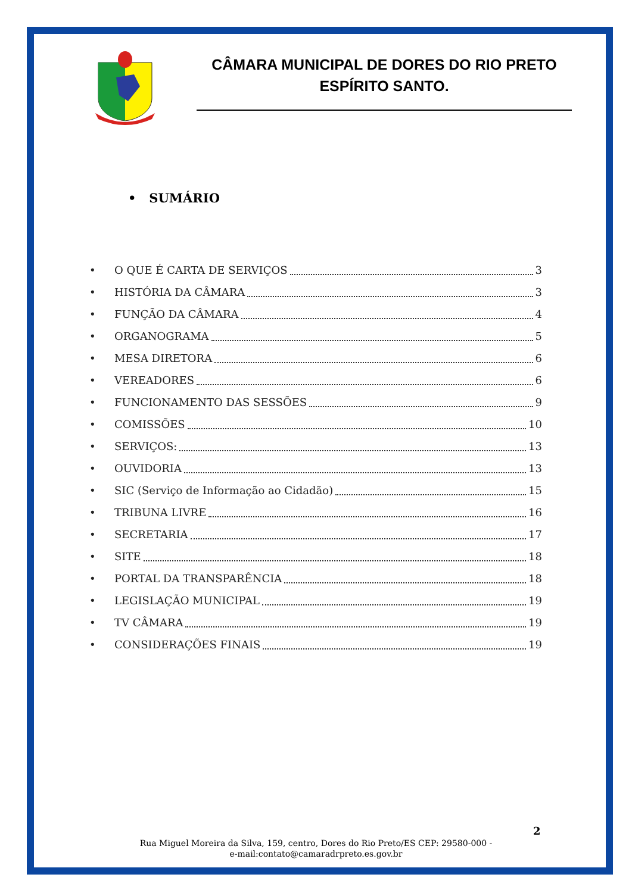CÂMARA MUNICIPAL DE DORES DO RIO PRETO
ESPÍRITO SANTO.
• SUMÁRIO
• O QUE É CARTA DE SERVIÇOS 3
• HISTÓRIA DA CÂMARA 3
• FUNÇÃO DA CÂMARA 4
• ORGANOGRAMA 5
• MESA DIRETORA 6
• VEREADORES 6
• FUNCIONAMENTO DAS SESSÕES 9
• COMISSÕES 10
• SERVIÇOS: 13
• OUVIDORIA 13
• SIC (Serviço de Informação ao Cidadão) 15
• TRIBUNA LIVRE 16
• SECRETARIA 17
• SITE 18
• PORTAL DA TRANSPARÊNCIA 18
• LEGISLAÇÃO MUNICIPAL 19
• TV CÂMARA 19
• CONSIDERAÇÕES FINAIS 19
2
Rua Miguel Moreira da Silva, 159, centro, Dores do Rio Preto/ES CEP: 29580-000 -
e-mail:contato@camaradrpreto.es.gov.br